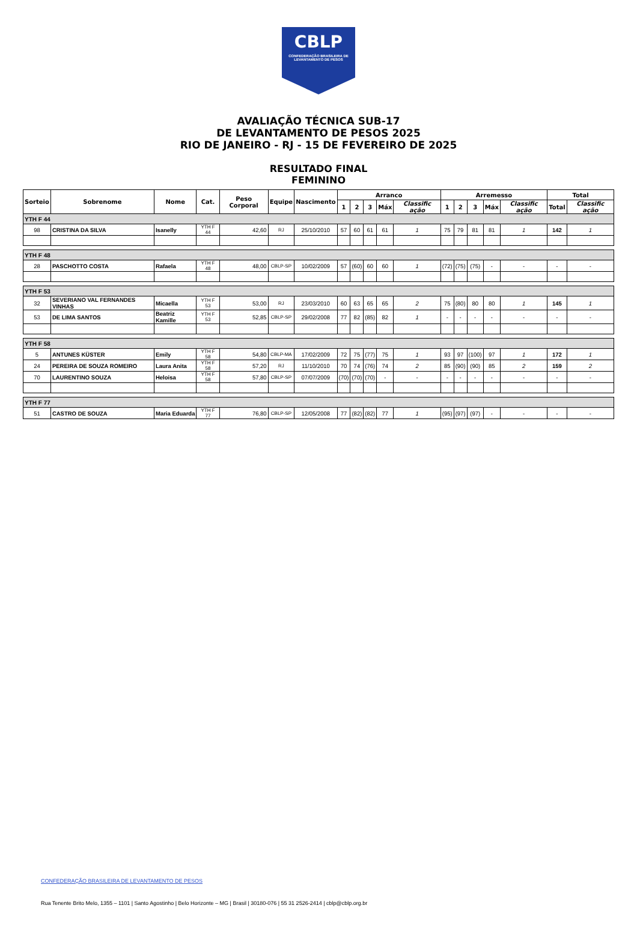CBLP
CONFEDERAÇÃO BRASILEIRA DE
LEVANTAMENTO DE PESOS
AVALIAÇÃO TÉCNICA SUB-17
DE LEVANTAMENTO DE PESOS 2025
RIO DE JANEIRO - RJ - 15 DE FEVEREIRO DE 2025
RESULTADO FINAL
FEMININO
| Sorteio | Sobrenome | Nome | Cat. | Peso Corporal | Equipe | Nascimento | Arranco | | | | | Arremesso | | | | | Total | |
| --- | --- | --- | --- | --- | --- | --- | --- | --- | --- | --- | --- | --- | --- | --- | --- | --- | --- | --- |
| | | | | | | | 1 | 2 | 3 | Máx | Classific ação | 1 | 2 | 3 | Máx | Classific ação | Total | Classific ação |
| YTH F 44 | | | | | | | | | | | | | | | | | | |
| 98 | CRISTINA DA SILVA | Isanelly | YTH F 44 | 42,60 | RJ | 25/10/2010 | 57 | 60 | 61 | 61 | 1 | 75 | 79 | 81 | 81 | 1 | 142 | 1 |
| YTH F 48 | | | | | | | | | | | | | | | | | | |
| 28 | PASCHOTTO COSTA | Rafaela | YTH F 48 | 48,00 | CBLP-SP | 10/02/2009 | 57 | (60) | 60 | 60 | 1 | (72) | (75) | (75) | - | - | - | - |
| YTH F 53 | | | | | | | | | | | | | | | | | | |
| 32 | SEVERIANO VAL FERNANDES VINHAS | Micaella | YTH F 53 | 53,00 | RJ | 23/03/2010 | 60 | 63 | 65 | 65 | 2 | 75 | (80) | 80 | 80 | 1 | 145 | 1 |
| 53 | DE LIMA SANTOS | Beatriz Kamille | YTH F 53 | 52,85 | CBLP-SP | 29/02/2008 | 77 | 82 | (85) | 82 | 1 | - | - | - | - | - | - | - |
| YTH F 58 | | | | | | | | | | | | | | | | | | |
| 5 | ANTUNES KÜSTER | Emily | YTH F 58 | 54,80 | CBLP-MA | 17/02/2009 | 72 | 75 | (77) | 75 | 1 | 93 | 97 | (100) | 97 | 1 | 172 | 1 |
| 24 | PEREIRA DE SOUZA ROMEIRO | Laura Anita | YTH F 58 | 57,20 | RJ | 11/10/2010 | 70 | 74 | (76) | 74 | 2 | 85 | (90) | (90) | 85 | 2 | 159 | 2 |
| 70 | LAURENTINO SOUZA | Heloisa | YTH F 58 | 57,80 | CBLP-SP | 07/07/2009 | (70) | (70) | (70) | - | - | - | - | - | - | - | - | - |
| YTH F 77 | | | | | | | | | | | | | | | | | | |
| 51 | CASTRO DE SOUZA | Maria Eduarda | YTH F 77 | 76,80 | CBLP-SP | 12/05/2008 | 77 | (82) | (82) | 77 | 1 | (95) | (97) | (97) | - | - | - | - |
CONFEDERAÇÃO BRASILEIRA DE LEVANTAMENTO DE PESOS
Rua Tenente Brito Melo, 1355 – 1101 | Santo Agostinho | Belo Horizonte – MG | Brasil | 30180-076 | 55 31 2526-2414 | cblp@cblp.org.br